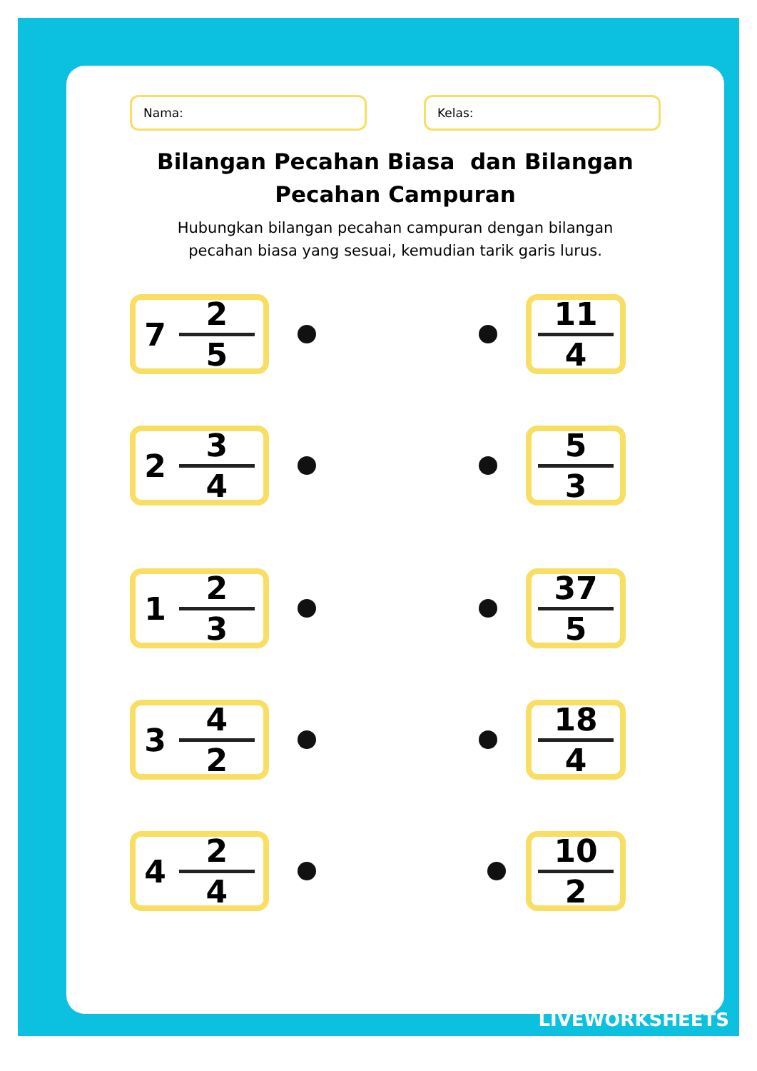Nama: Kelas:
Bilangan Pecahan Biasa dan Bilangan
Pecahan Campuran
Hubungkan bilangan pecahan campuran dengan bilangan
pecahan biasa yang sesuai, kemudian tarik garis lurus.
7
2
5
11
4
2
3
4
5
3
1
2
3
37
5
3
4
2
18
4
4
2
4
10
2
LIVEWORKSHEETS